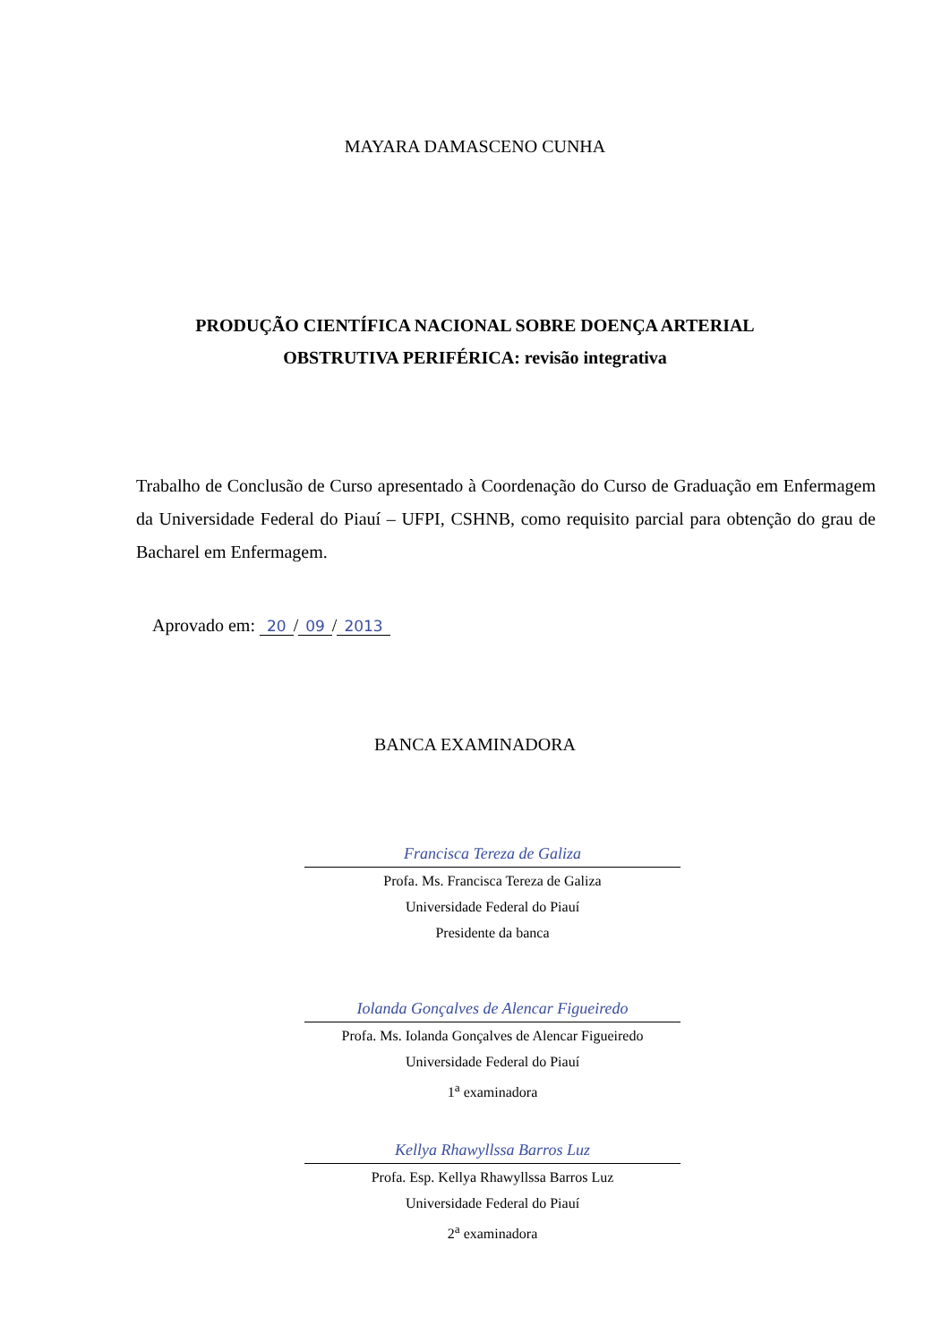MAYARA DAMASCENO CUNHA
PRODUÇÃO CIENTÍFICA NACIONAL SOBRE DOENÇA ARTERIAL
OBSTRUTIVA PERIFÉRICA: revisão integrativa
Trabalho de Conclusão de Curso apresentado à Coordenação do Curso de Graduação em Enfermagem da Universidade Federal do Piauí – UFPI, CSHNB, como requisito parcial para obtenção do grau de Bacharel em Enfermagem.
Aprovado em: 20 / 09 / 2013
BANCA EXAMINADORA
Francisca Tereza de Galiza
Profa. Ms. Francisca Tereza de Galiza
Universidade Federal do Piauí
Presidente da banca
Iolanda Gonçalves de Alencar Figueiredo
Profa. Ms. Iolanda Gonçalves de Alencar Figueiredo
Universidade Federal do Piauí
1<sup>a</sup> examinadora
Kellya Rhawyllssa Barros Luz
Profa. Esp. Kellya Rhawyllssa Barros Luz
Universidade Federal do Piauí
2<sup>a</sup> examinadora